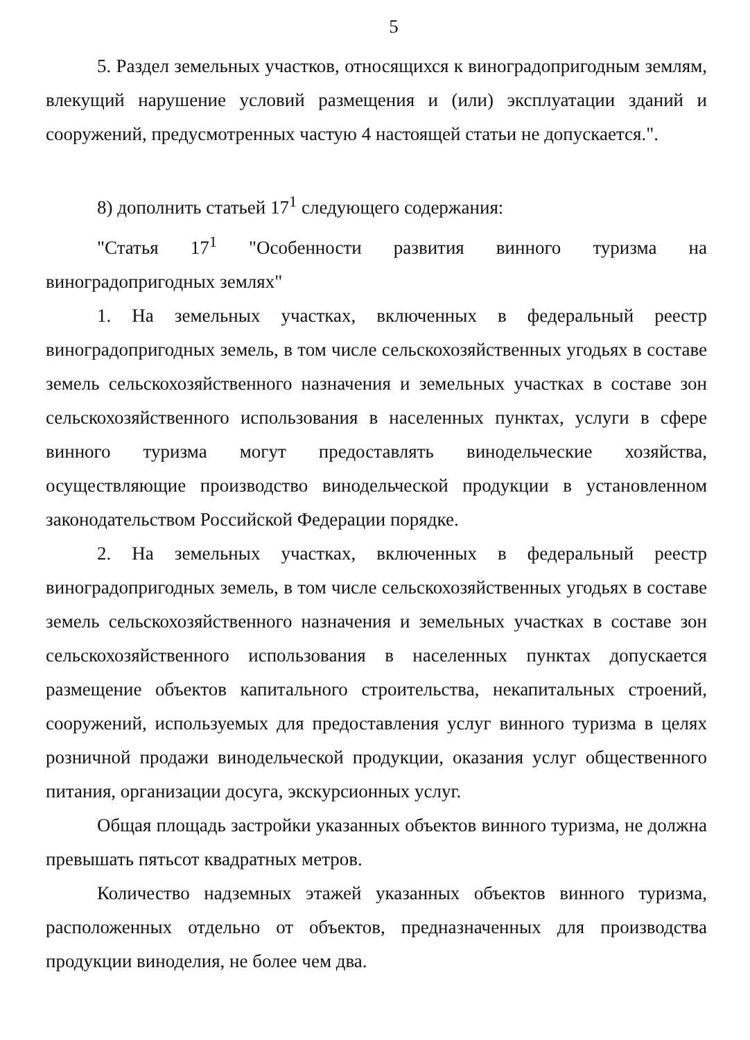5
5. Раздел земельных участков, относящихся к виноградопригодным землям, влекущий нарушение условий размещения и (или) эксплуатации зданий и сооружений, предусмотренных частую 4 настоящей статьи не допускается.".
8) дополнить статьей 17<sup>1</sup> следующего содержания:
"Статья 17<sup>1</sup> "Особенности развития винного туризма на виноградопригодных землях"
1. На земельных участках, включенных в федеральный реестр виноградопригодных земель, в том числе сельскохозяйственных угодьях в составе земель сельскохозяйственного назначения и земельных участках в составе зон сельскохозяйственного использования в населенных пунктах, услуги в сфере винного туризма могут предоставлять винодельческие хозяйства, осуществляющие производство винодельческой продукции в установленном законодательством Российской Федерации порядке.
2. На земельных участках, включенных в федеральный реестр виноградопригодных земель, в том числе сельскохозяйственных угодьях в составе земель сельскохозяйственного назначения и земельных участках в составе зон сельскохозяйственного использования в населенных пунктах допускается размещение объектов капитального строительства, некапитальных строений, сооружений, используемых для предоставления услуг винного туризма в целях розничной продажи винодельческой продукции, оказания услуг общественного питания, организации досуга, экскурсионных услуг.
Общая площадь застройки указанных объектов винного туризма, не должна превышать пятьсот квадратных метров.
Количество надземных этажей указанных объектов винного туризма, расположенных отдельно от объектов, предназначенных для производства продукции виноделия, не более чем два.